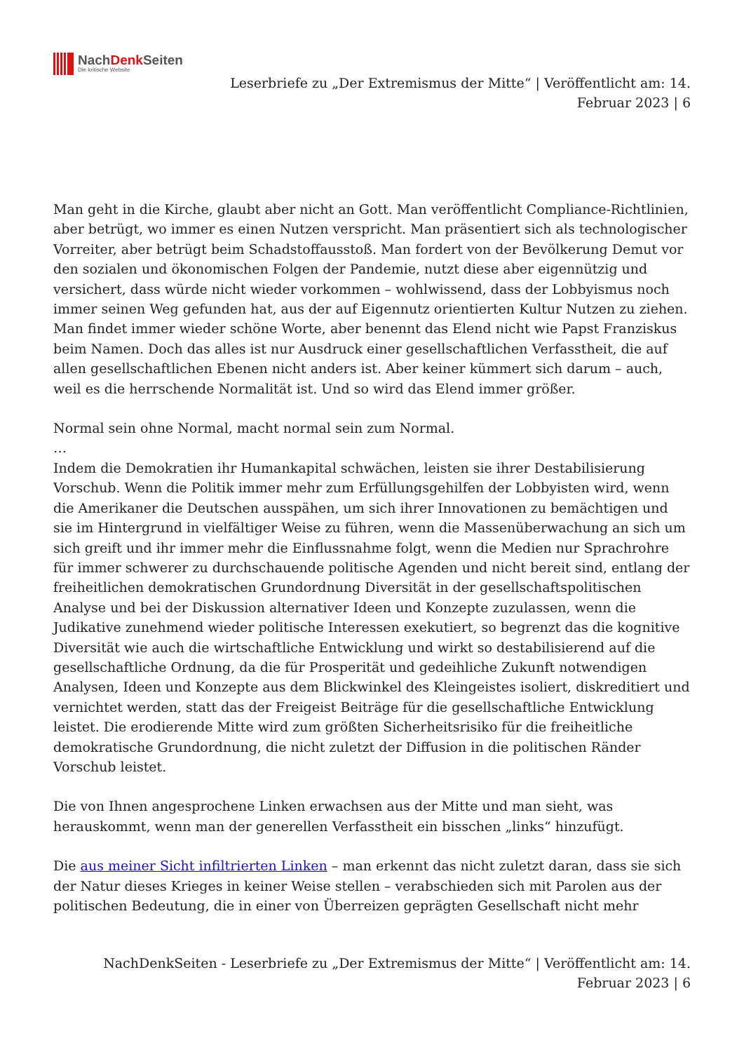NachDenk Seiten
Die kritische Website
Leserbriefe zu „Der Extremismus der Mitte“ | Veröffentlicht am: 14.
Februar 2023 | 6
Man geht in die Kirche, glaubt aber nicht an Gott. Man veröffentlicht Compliance-Richtlinien, aber betrügt, wo immer es einen Nutzen verspricht. Man präsentiert sich als technologischer Vorreiter, aber betrügt beim Schadstoffausstoß. Man fordert von der Bevölkerung Demut vor den sozialen und ökonomischen Folgen der Pandemie, nutzt diese aber eigennützig und versichert, dass würde nicht wieder vorkommen – wohlwissend, dass der Lobbyismus noch immer seinen Weg gefunden hat, aus der auf Eigennutz orientierten Kultur Nutzen zu ziehen. Man findet immer wieder schöne Worte, aber benennt das Elend nicht wie Papst Franziskus beim Namen. Doch das alles ist nur Ausdruck einer gesellschaftlichen Verfasstheit, die auf allen gesellschaftlichen Ebenen nicht anders ist. Aber keiner kümmert sich darum – auch, weil es die herrschende Normalität ist. Und so wird das Elend immer größer.
Normal sein ohne Normal, macht normal sein zum Normal.
…
Indem die Demokratien ihr Humankapital schwächen, leisten sie ihrer Destabilisierung Vorschub. Wenn die Politik immer mehr zum Erfüllungsgehilfen der Lobbyisten wird, wenn die Amerikaner die Deutschen ausspähen, um sich ihrer Innovationen zu bemächtigen und sie im Hintergrund in vielfältiger Weise zu führen, wenn die Massenüberwachung an sich um sich greift und ihr immer mehr die Einflussnahme folgt, wenn die Medien nur Sprachrohre für immer schwerer zu durchschauende politische Agenden und nicht bereit sind, entlang der freiheitlichen demokratischen Grundordnung Diversität in der gesellschaftspolitischen Analyse und bei der Diskussion alternativer Ideen und Konzepte zuzulassen, wenn die Judikative zunehmend wieder politische Interessen exekutiert, so begrenzt das die kognitive Diversität wie auch die wirtschaftliche Entwicklung und wirkt so destabilisierend auf die gesellschaftliche Ordnung, da die für Prosperität und gedeihliche Zukunft notwendigen Analysen, Ideen und Konzepte aus dem Blickwinkel des Kleingeistes isoliert, diskreditiert und vernichtet werden, statt das der Freigeist Beiträge für die gesellschaftliche Entwicklung leistet. Die erodierende Mitte wird zum größten Sicherheitsrisiko für die freiheitliche demokratische Grundordnung, die nicht zuletzt der Diffusion in die politischen Ränder Vorschub leistet.
Die von Ihnen angesprochene Linken erwachsen aus der Mitte und man sieht, was herauskommt, wenn man der generellen Verfasstheit ein bisschen „links“ hinzufügt.
Die aus meiner Sicht infiltrierten Linken – man erkennt das nicht zuletzt daran, dass sie sich der Natur dieses Krieges in keiner Weise stellen – verabschieden sich mit Parolen aus der politischen Bedeutung, die in einer von Überreizen geprägten Gesellschaft nicht mehr
NachDenkSeiten - Leserbriefe zu „Der Extremismus der Mitte“ | Veröffentlicht am: 14.
Februar 2023 | 6